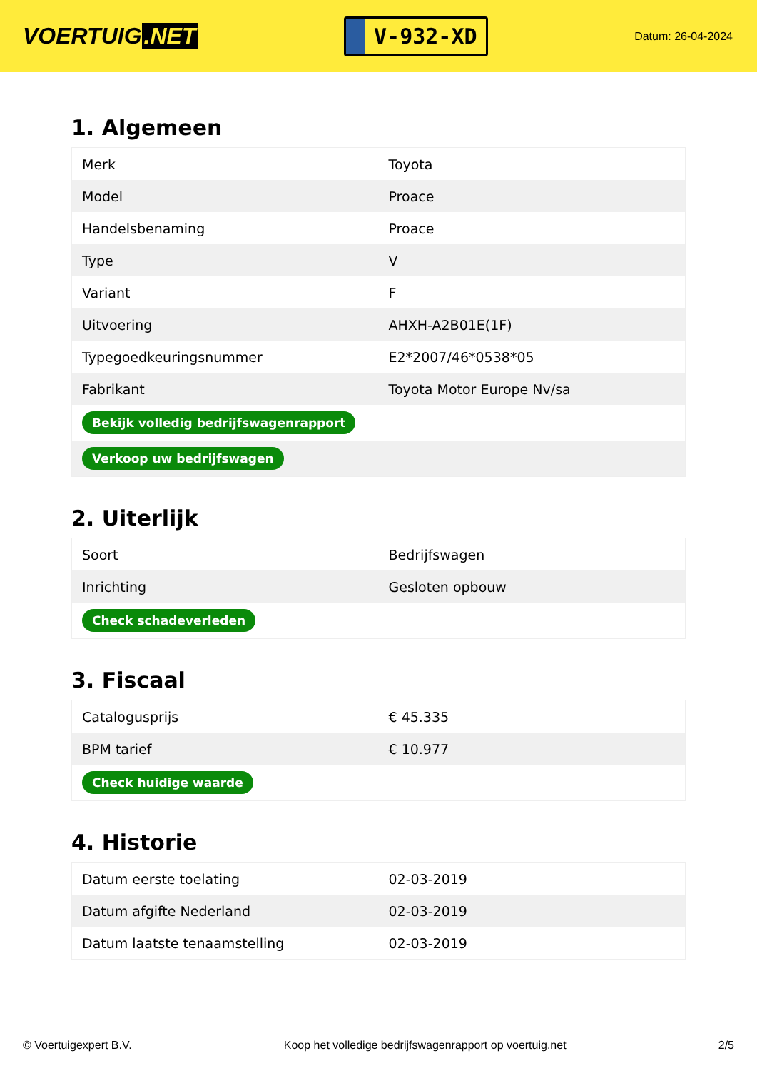VOERTUIG.NET
V-932-XD
Datum: 26-04-2024
1. Algemeen
| Merk | Toyota |
| Model | Proace |
| Handelsbenaming | Proace |
| Type | V |
| Variant | F |
| Uitvoering | AHXH-A2B01E(1F) |
| Typegoedkeuringsnummer | E2*2007/46*0538*05 |
| Fabrikant | Toyota Motor Europe Nv/sa |
| Bekijk volledig bedrijfswagenrapport | |
| Verkoop uw bedrijfswagen | |
2. Uiterlijk
| Soort | Bedrijfswagen |
| Inrichting | Gesloten opbouw |
| Check schadeverleden | |
3. Fiscaal
| Catalogusprijs | € 45.335 |
| BPM tarief | € 10.977 |
| Check huidige waarde | |
4. Historie
| Datum eerste toelating | 02-03-2019 |
| Datum afgifte Nederland | 02-03-2019 |
| Datum laatste tenaamstelling | 02-03-2019 |
© Voertuigexpert B.V. Koop het volledige bedrijfswagenrapport op voertuig.net 2/5